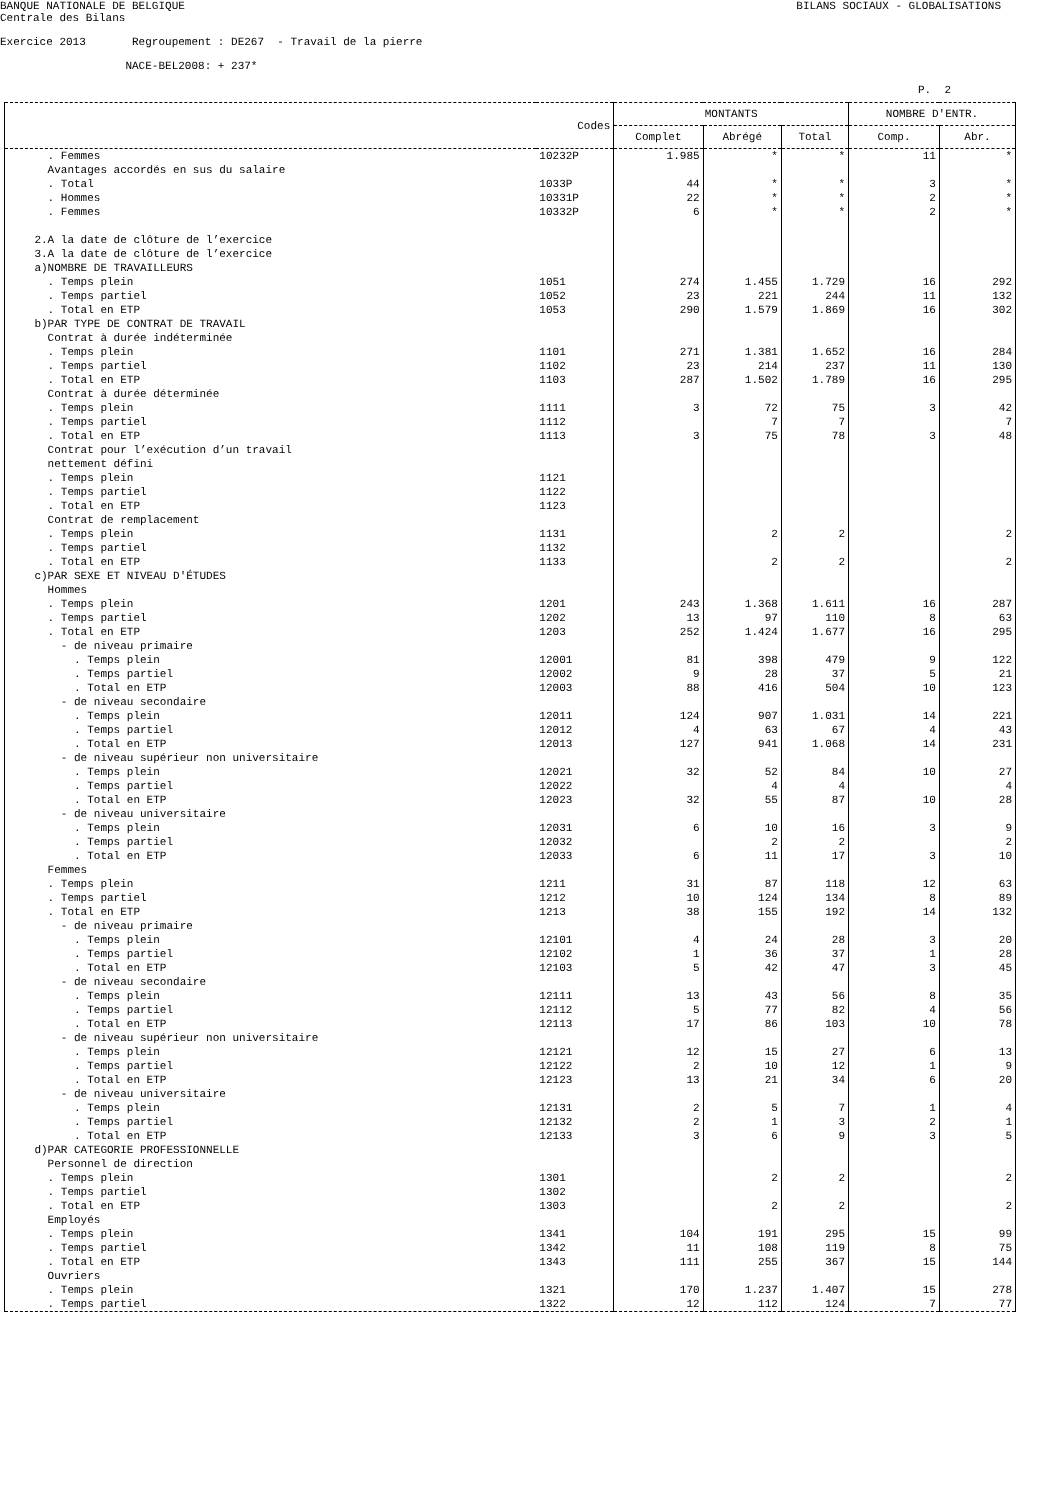BANQUE NATIONALE DE BELGIQUE
BILANS SOCIAUX - GLOBALISATIONS
Centrale des Bilans
Exercice 2013 Regroupement : DE267 - Travail de la pierre
NACE-BEL2008: + 237*
P. 2
| | Codes | MONTANTS | | | NOMBRE D'ENTR. | |
| --- | --- | --- | --- | --- | --- | --- |
| | | Complet | Abrégé | Total | Comp. | Abr. |
| . Femmes | 10232P | 1.985 | * | * | 11 | * |
| Avantages accordés en sus du salaire | | | | | | |
| . Total | 1033P | 44 | * | * | 3 | * |
| . Hommes | 10331P | 22 | * | * | 2 | * |
| . Femmes | 10332P | 6 | * | * | 2 | * |
| 2.A la date de clôture de l’exercice | | | | | | |
| 3.A la date de clôture de l’exercice | | | | | | |
| a)NOMBRE DE TRAVAILLEURS | | | | | | |
| . Temps plein | 1051 | 274 | 1.455 | 1.729 | 16 | 292 |
| . Temps partiel | 1052 | 23 | 221 | 244 | 11 | 132 |
| . Total en ETP | 1053 | 290 | 1.579 | 1.869 | 16 | 302 |
| b)PAR TYPE DE CONTRAT DE TRAVAIL | | | | | | |
| Contrat à durée indéterminée | | | | | | |
| . Temps plein | 1101 | 271 | 1.381 | 1.652 | 16 | 284 |
| . Temps partiel | 1102 | 23 | 214 | 237 | 11 | 130 |
| . Total en ETP | 1103 | 287 | 1.502 | 1.789 | 16 | 295 |
| Contrat à durée déterminée | | | | | | |
| . Temps plein | 1111 | 3 | 72 | 75 | 3 | 42 |
| . Temps partiel | 1112 | | 7 | 7 | | 7 |
| . Total en ETP | 1113 | 3 | 75 | 78 | 3 | 48 |
| Contrat pour l’exécution d’un travail | | | | | | |
| nettement défini | | | | | | |
| . Temps plein | 1121 | | | | | |
| . Temps partiel | 1122 | | | | | |
| . Total en ETP | 1123 | | | | | |
| Contrat de remplacement | | | | | | |
| . Temps plein | 1131 | | 2 | 2 | | 2 |
| . Temps partiel | 1132 | | | | | |
| . Total en ETP | 1133 | | 2 | 2 | | 2 |
| c)PAR SEXE ET NIVEAU D'ÉTUDES | | | | | | |
| Hommes | | | | | | |
| . Temps plein | 1201 | 243 | 1.368 | 1.611 | 16 | 287 |
| . Temps partiel | 1202 | 13 | 97 | 110 | 8 | 63 |
| . Total en ETP | 1203 | 252 | 1.424 | 1.677 | 16 | 295 |
| - de niveau primaire | | | | | | |
| . Temps plein | 12001 | 81 | 398 | 479 | 9 | 122 |
| . Temps partiel | 12002 | 9 | 28 | 37 | 5 | 21 |
| . Total en ETP | 12003 | 88 | 416 | 504 | 10 | 123 |
| - de niveau secondaire | | | | | | |
| . Temps plein | 12011 | 124 | 907 | 1.031 | 14 | 221 |
| . Temps partiel | 12012 | 4 | 63 | 67 | 4 | 43 |
| . Total en ETP | 12013 | 127 | 941 | 1.068 | 14 | 231 |
| - de niveau supérieur non universitaire | | | | | | |
| . Temps plein | 12021 | 32 | 52 | 84 | 10 | 27 |
| . Temps partiel | 12022 | | 4 | 4 | | 4 |
| . Total en ETP | 12023 | 32 | 55 | 87 | 10 | 28 |
| - de niveau universitaire | | | | | | |
| . Temps plein | 12031 | 6 | 10 | 16 | 3 | 9 |
| . Temps partiel | 12032 | | 2 | 2 | | 2 |
| . Total en ETP | 12033 | 6 | 11 | 17 | 3 | 10 |
| Femmes | | | | | | |
| . Temps plein | 1211 | 31 | 87 | 118 | 12 | 63 |
| . Temps partiel | 1212 | 10 | 124 | 134 | 8 | 89 |
| . Total en ETP | 1213 | 38 | 155 | 192 | 14 | 132 |
| - de niveau primaire | | | | | | |
| . Temps plein | 12101 | 4 | 24 | 28 | 3 | 20 |
| . Temps partiel | 12102 | 1 | 36 | 37 | 1 | 28 |
| . Total en ETP | 12103 | 5 | 42 | 47 | 3 | 45 |
| - de niveau secondaire | | | | | | |
| . Temps plein | 12111 | 13 | 43 | 56 | 8 | 35 |
| . Temps partiel | 12112 | 5 | 77 | 82 | 4 | 56 |
| . Total en ETP | 12113 | 17 | 86 | 103 | 10 | 78 |
| - de niveau supérieur non universitaire | | | | | | |
| . Temps plein | 12121 | 12 | 15 | 27 | 6 | 13 |
| . Temps partiel | 12122 | 2 | 10 | 12 | 1 | 9 |
| . Total en ETP | 12123 | 13 | 21 | 34 | 6 | 20 |
| - de niveau universitaire | | | | | | |
| . Temps plein | 12131 | 2 | 5 | 7 | 1 | 4 |
| . Temps partiel | 12132 | 2 | 1 | 3 | 2 | 1 |
| . Total en ETP | 12133 | 3 | 6 | 9 | 3 | 5 |
| d)PAR CATEGORIE PROFESSIONNELLE | | | | | | |
| Personnel de direction | | | | | | |
| . Temps plein | 1301 | | 2 | 2 | | 2 |
| . Temps partiel | 1302 | | | | | |
| . Total en ETP | 1303 | | 2 | 2 | | 2 |
| Employés | | | | | | |
| . Temps plein | 1341 | 104 | 191 | 295 | 15 | 99 |
| . Temps partiel | 1342 | 11 | 108 | 119 | 8 | 75 |
| . Total en ETP | 1343 | 111 | 255 | 367 | 15 | 144 |
| Ouvriers | | | | | | |
| . Temps plein | 1321 | 170 | 1.237 | 1.407 | 15 | 278 |
| . Temps partiel | 1322 | 12 | 112 | 124 | 7 | 77 |